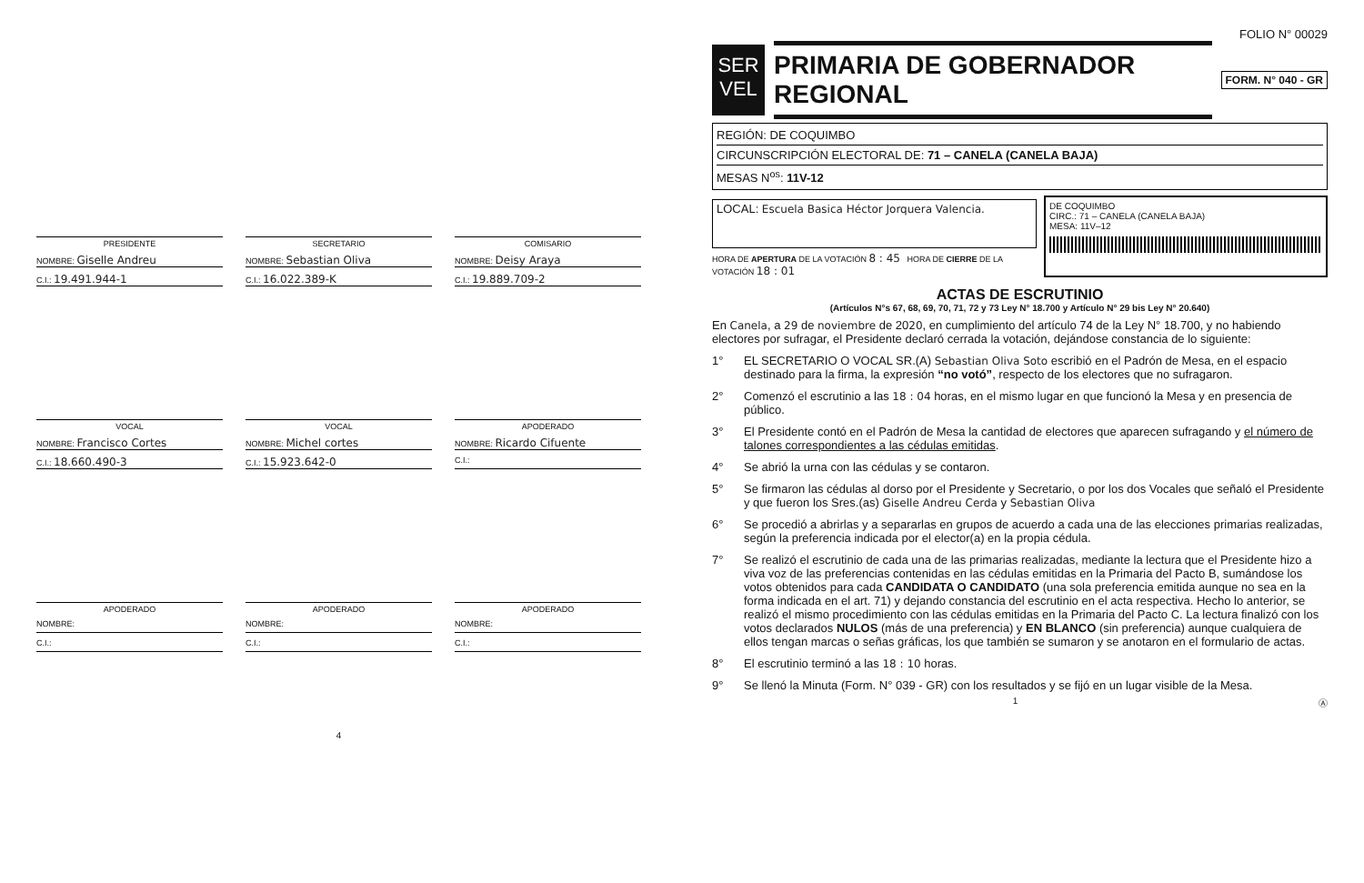PRESIDENTE
NOMBRE: Giselle Andreu
C.I.: 19.491.944-1
SECRETARIO
NOMBRE: Sebastian Oliva
C.I.: 16.022.389-K
COMISARIO
NOMBRE: Deisy Araya
C.I.: 19.889.709-2
VOCAL
NOMBRE: Francisco Cortes
C.I.: 18.660.490-3
VOCAL
NOMBRE: Michel cortes
C.I.: 15.923.642-0
APODERADO
NOMBRE: Ricardo Cifuente
C.I.:
APODERADO
NOMBRE:
C.I.:
APODERADO
NOMBRE:
C.I.:
APODERADO
NOMBRE:
C.I.:
4
FOLIO N° 00029
SER
VEL
PRIMARIA DE GOBERNADOR REGIONAL
FORM. N° 040 - GR
REGIÓN: DE COQUIMBO
CIRCUNSCRIPCIÓN ELECTORAL DE: 71 – CANELA (CANELA BAJA)
MESAS N<sup>os</sup>: 11V-12
LOCAL: Escuela Basica Héctor Jorquera Valencia.
HORA DE APERTURA DE LA VOTACIÓN 8 : 45 HORA DE CIERRE DE LA VOTACIÓN 18 : 01
DE COQUIMBO
CIRC.: 71 – CANELA (CANELA BAJA)
MESA: 11V–12
ACTAS DE ESCRUTINIO
(Artículos N°s 67, 68, 69, 70, 71, 72 y 73 Ley N° 18.700 y Artículo N° 29 bis Ley N° 20.640)
En Canela, a 29 de noviembre de 2020, en cumplimiento del artículo 74 de la Ley N° 18.700, y no habiendo electores por sufragar, el Presidente declaró cerrada la votación, dejándose constancia de lo siguiente:
1° EL SECRETARIO O VOCAL SR.(A) Sebastian Oliva Soto escribió en el Padrón de Mesa, en el espacio destinado para la firma, la expresión “no votó”, respecto de los electores que no sufragaron.
2° Comenzó el escrutinio a las 18 : 04 horas, en el mismo lugar en que funcionó la Mesa y en presencia de público.
3° El Presidente contó en el Padrón de Mesa la cantidad de electores que aparecen sufragando y el número de talones correspondientes a las cédulas emitidas.
4° Se abrió la urna con las cédulas y se contaron.
5° Se firmaron las cédulas al dorso por el Presidente y Secretario, o por los dos Vocales que señaló el Presidente y que fueron los Sres.(as) Giselle Andreu Cerda y Sebastian Oliva
6° Se procedió a abrirlas y a separarlas en grupos de acuerdo a cada una de las elecciones primarias realizadas, según la preferencia indicada por el elector(a) en la propia cédula.
7° Se realizó el escrutinio de cada una de las primarias realizadas, mediante la lectura que el Presidente hizo a viva voz de las preferencias contenidas en las cédulas emitidas en la Primaria del Pacto B, sumándose los votos obtenidos para cada CANDIDATA O CANDIDATO (una sola preferencia emitida aunque no sea en la forma indicada en el art. 71) y dejando constancia del escrutinio en el acta respectiva. Hecho lo anterior, se realizó el mismo procedimiento con las cédulas emitidas en la Primaria del Pacto C. La lectura finalizó con los votos declarados NULOS (más de una preferencia) y EN BLANCO (sin preferencia) aunque cualquiera de ellos tengan marcas o señas gráficas, los que también se sumaron y se anotaron en el formulario de actas.
8° El escrutinio terminó a las 18 : 10 horas.
9° Se llenó la Minuta (Form. N° 039 - GR) con los resultados y se fijó en un lugar visible de la Mesa.
1 Ⓐ